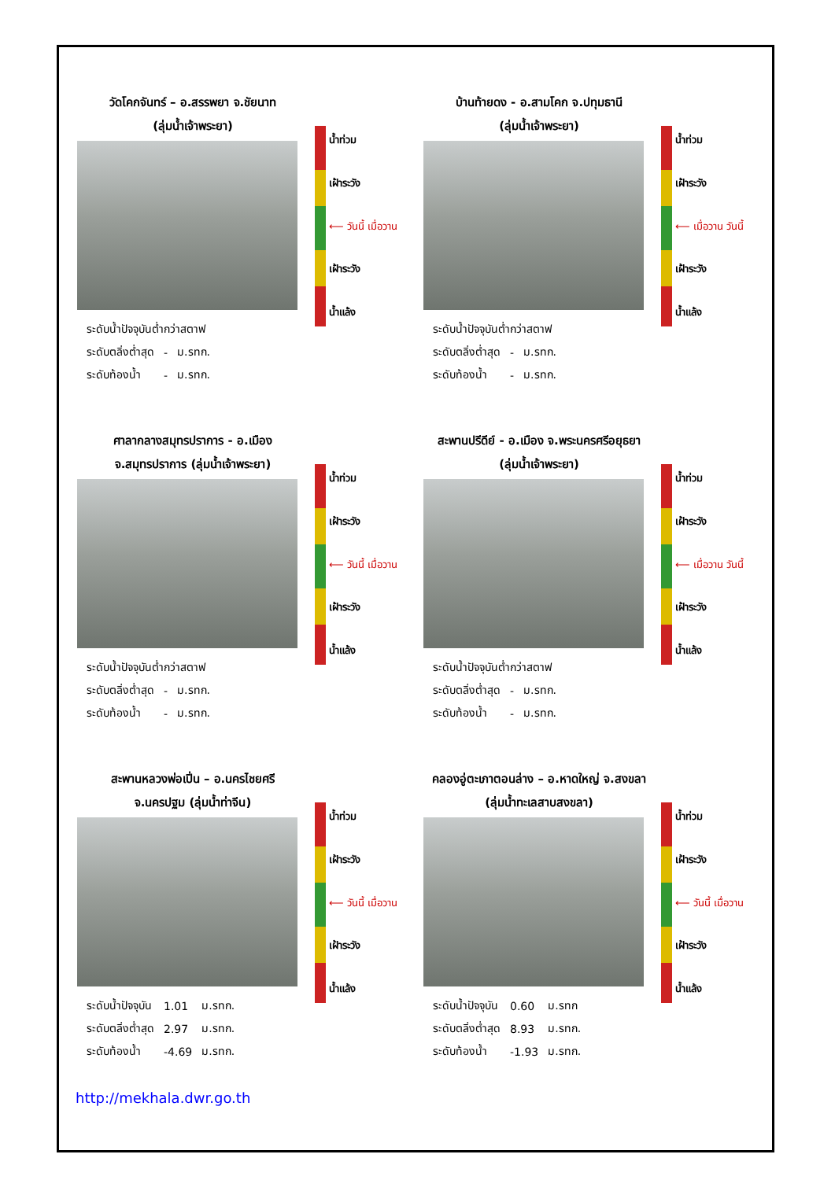วัดโคกจันทร์ – อ.สรรพยา จ.ชัยนาท
(ลุ่มน้ำเจ้าพระยา)
| ระดับน้ำปัจจุบันต่ำกว่าสตาฟ | | |
| ระดับตลิ่งต่ำสุด | - | ม.รทก. |
| ระดับท้องน้ำ | - | ม.รทก. |
น้ำท่วม
เฝ้าระวัง
⟵ วันนี้ เมื่อวาน
เฝ้าระวัง
น้ำแล้ง
บ้านท้ายดง - อ.สามโคก จ.ปทุมธานี
(ลุ่มน้ำเจ้าพระยา)
| ระดับน้ำปัจจุบันต่ำกว่าสตาฟ | | |
| ระดับตลิ่งต่ำสุด | - | ม.รทก. |
| ระดับท้องน้ำ | - | ม.รทก. |
น้ำท่วม
เฝ้าระวัง
⟵ เมื่อวาน วันนี้
เฝ้าระวัง
น้ำแล้ง
ศาลากลางสมุทรปราการ - อ.เมือง
จ.สมุทรปราการ (ลุ่มน้ำเจ้าพระยา)
| ระดับน้ำปัจจุบันต่ำกว่าสตาฟ | | |
| ระดับตลิ่งต่ำสุด | - | ม.รทก. |
| ระดับท้องน้ำ | - | ม.รทก. |
น้ำท่วม
เฝ้าระวัง
⟵ วันนี้ เมื่อวาน
เฝ้าระวัง
น้ำแล้ง
สะพานปรีดีย์ - อ.เมือง จ.พระนครศรีอยุธยา
(ลุ่มน้ำเจ้าพระยา)
| ระดับน้ำปัจจุบันต่ำกว่าสตาฟ | | |
| ระดับตลิ่งต่ำสุด | - | ม.รทก. |
| ระดับท้องน้ำ | - | ม.รทก. |
น้ำท่วม
เฝ้าระวัง
⟵ เมื่อวาน วันนี้
เฝ้าระวัง
น้ำแล้ง
สะพานหลวงพ่อเปิ่น – อ.นครไชยศรี
จ.นครปฐม (ลุ่มน้ำท่าจีน)
| ระดับน้ำปัจจุบัน | 1.01 | ม.รทก. |
| ระดับตลิ่งต่ำสุด | 2.97 | ม.รทก. |
| ระดับท้องน้ำ | -4.69 | ม.รทก. |
น้ำท่วม
เฝ้าระวัง
⟵ วันนี้ เมื่อวาน
เฝ้าระวัง
น้ำแล้ง
คลองอู่ตะเภาตอนล่าง – อ.หาดใหญ่ จ.สงขลา
(ลุ่มน้ำทะเลสาบสงขลา)
| ระดับน้ำปัจจุบัน | 0.60 | ม.รทก |
| ระดับตลิ่งต่ำสุด | 8.93 | ม.รทก. |
| ระดับท้องน้ำ | -1.93 | ม.รทก. |
น้ำท่วม
เฝ้าระวัง
⟵ วันนี้ เมื่อวาน
เฝ้าระวัง
น้ำแล้ง
http://mekhala.dwr.go.th